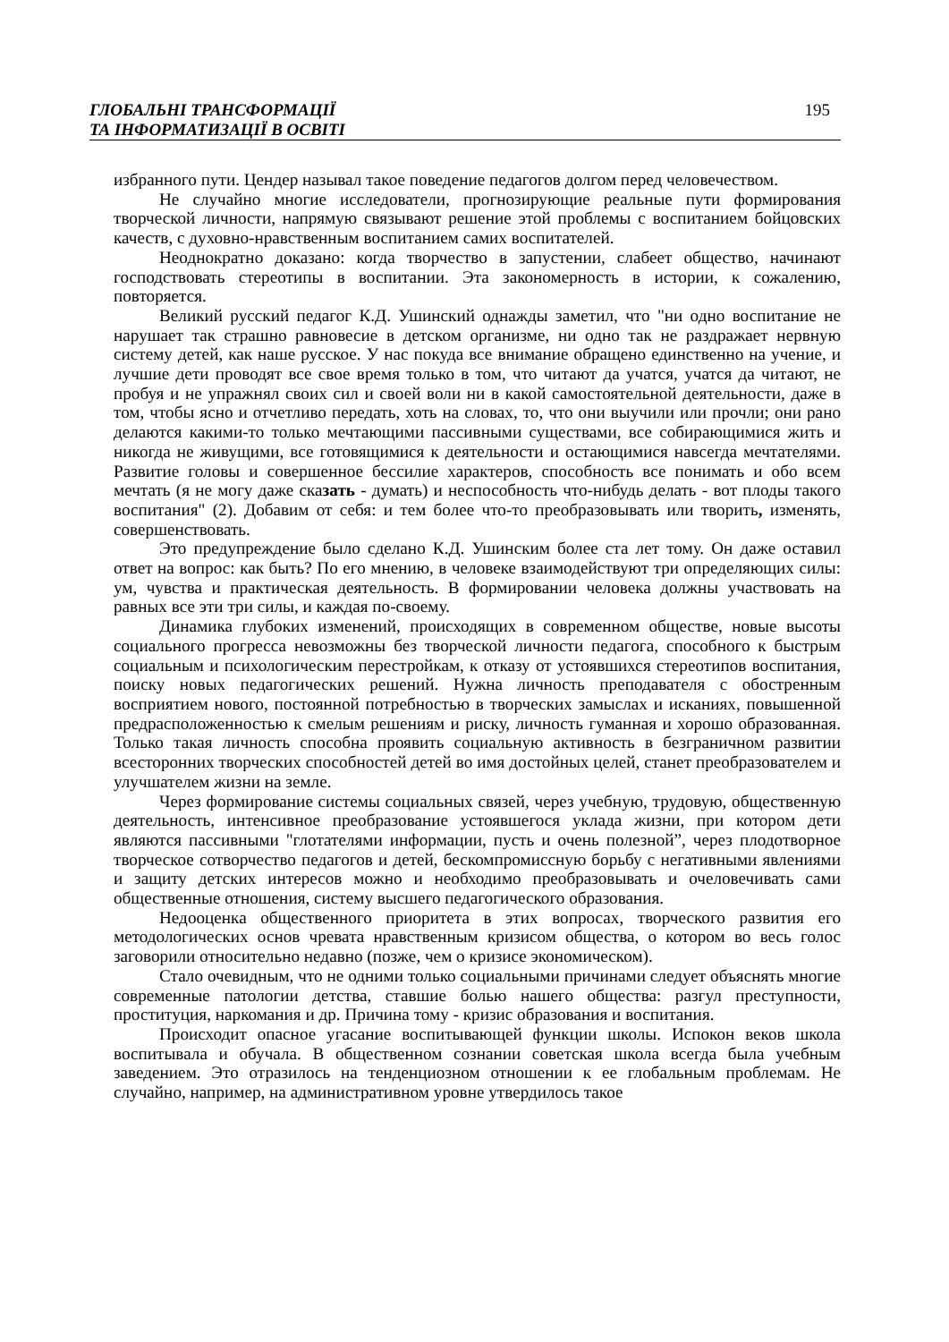ГЛОБАЛЬНІ ТРАНСФОРМАЦІЇ
ТА ІНФОРМАТИЗАЦІЇ В ОСВІТІ
195
избранного пути. Цендер называл такое поведение педагогов долгом перед человечеством.
Не случайно многие исследователи, прогнозирующие реальные пути формирования творческой личности, напрямую связывают решение этой проблемы с воспитанием бойцовских качеств, с духовно-нравственным воспитанием самих воспитателей.
Неоднократно доказано: когда творчество в запустении, слабеет общество, начинают господствовать стереотипы в воспитании. Эта закономерность в истории, к сожалению, повторяется.
Великий русский педагог К.Д. Ушинский однажды заметил, что "ни одно воспитание не нарушает так страшно равновесие в детском организме, ни одно так не раздражает нервную систему детей, как наше русское. У нас покуда все внимание обращено единственно на учение, и лучшие дети проводят все свое время только в том, что читают да учатся, учатся да читают, не пробуя и не упражнял своих сил и своей воли ни в какой самостоятельной деятельности, даже в том, чтобы ясно и отчетливо передать, хоть на словах, то, что они выучили или прочли; они рано делаются какими-то только мечтающими пассивными существами, все собирающимися жить и никогда не живущими, все готовящимися к деятельности и остающимися навсегда мечтателями. Развитие головы и совершенное бессилие характеров, способность все понимать и обо всем мечтать (я не могу даже сказать - думать) и неспособность что-нибудь делать - вот плоды такого воспитания" (2). Добавим от себя: и тем более что-то преобразовывать или творить, изменять, совершенствовать.
Это предупреждение было сделано К.Д. Ушинским более ста лет тому. Он даже оставил ответ на вопрос: как быть? По его мнению, в человеке взаимодействуют три определяющих силы: ум, чувства и практическая деятельность. В формировании человека должны участвовать на равных все эти три силы, и каждая по-своему.
Динамика глубоких изменений, происходящих в современном обществе, новые высоты социального прогресса невозможны без творческой личности педагога, способного к быстрым социальным и психологическим перестройкам, к отказу от устоявшихся стереотипов воспитания, поиску новых педагогических решений. Нужна личность преподавателя с обостренным восприятием нового, постоянной потребностью в творческих замыслах и исканиях, повышенной предрасположенностью к смелым решениям и риску, личность гуманная и хорошо образованная. Только такая личность способна проявить социальную активность в безграничном развитии всесторонних творческих способностей детей во имя достойных целей, станет преобразователем и улучшателем жизни на земле.
Через формирование системы социальных связей, через учебную, трудовую, общественную деятельность, интенсивное преобразование устоявшегося уклада жизни, при котором дети являются пассивными "глотателями информации, пусть и очень полезной”, через плодотворное творческое сотворчество педагогов и детей, бескомпромиссную борьбу с негативными явлениями и защиту детских интересов можно и необходимо преобразовывать и очеловечивать сами общественные отношения, систему высшего педагогического образования.
Недооценка общественного приоритета в этих вопросах, творческого развития его методологических основ чревата нравственным кризисом общества, о котором во весь голос заговорили относительно недавно (позже, чем о кризисе экономическом).
Стало очевидным, что не одними только социальными причинами следует объяснять многие современные патологии детства, ставшие болью нашего общества: разгул преступности, проституция, наркомания и др. Причина тому - кризис образования и воспитания.
Происходит опасное угасание воспитывающей функции школы. Испокон веков школа воспитывала и обучала. В общественном сознании советская школа всегда была учебным заведением. Это отразилось на тенденциозном отношении к ее глобальным проблемам. Не случайно, например, на административном уровне утвердилось такое